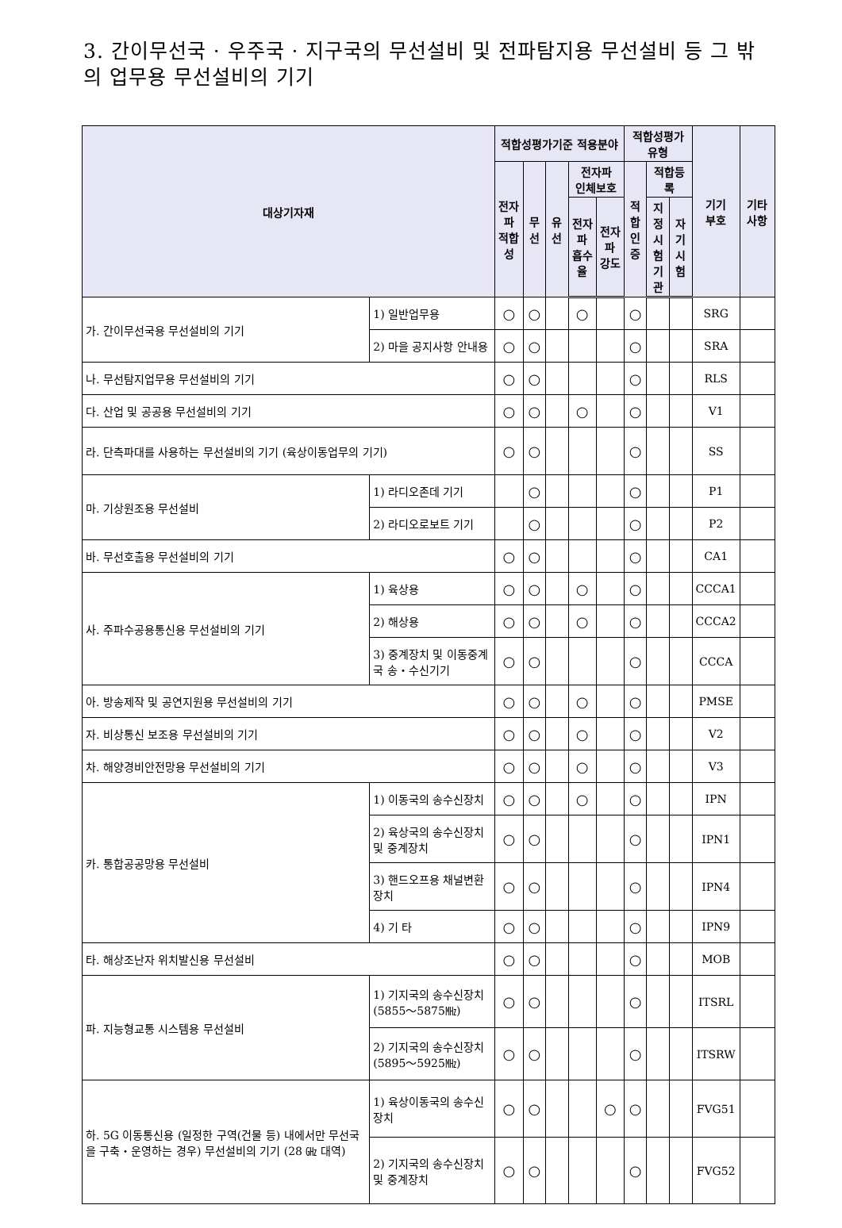3. 간이무선국 · 우주국 · 지구국의 무선설비 및 전파탐지용 무선설비 등 그 밖의 업무용 무선설비의 기기
| 대상기자재 | | 적합성평가기준 적용분야 | | | | | 적합성평가 유형 | | | 기기 부호 | 기타 사항 |
| --- | --- | --- | --- | --- | --- | --- | --- | --- | --- | --- | --- |
| | | 전자파 적합성 | 무선 | 유선 | 전자파 인체보호 | | 적합 인증 | 적합등록 | | | |
| | | | | | 전자파 흡수율 | 전자파 강도 | | 지정 시험 기관 | 자기 시험 | | |
| 가. 간이무선국용 무선설비의 기기 | 1) 일반업무용 | ○ | ○ | | ○ | | ○ | | | SRG | |
| | 2) 마을 공지사항 안내용 | ○ | ○ | | | | ○ | | | SRA | |
| 나. 무선탐지업무용 무선설비의 기기 | | ○ | ○ | | | | ○ | | | RLS | |
| 다. 산업 및 공공용 무선설비의 기기 | | ○ | ○ | | ○ | | ○ | | | V1 | |
| 라. 단측파대를 사용하는 무선설비의 기기 (육상이동업무의 기기) | | ○ | ○ | | | | ○ | | | SS | |
| 마. 기상원조용 무선설비 | 1) 라디오존데 기기 | | ○ | | | | ○ | | | P1 | |
| | 2) 라디오로보트 기기 | | ○ | | | | ○ | | | P2 | |
| 바. 무선호출용 무선설비의 기기 | | ○ | ○ | | | | ○ | | | CA1 | |
| 사. 주파수공용통신용 무선설비의 기기 | 1) 육상용 | ○ | ○ | | ○ | | ○ | | | CCCA1 | |
| | 2) 해상용 | ○ | ○ | | ○ | | ○ | | | CCCA2 | |
| | 3) 중계장치 및 이동중계국 송・수신기기 | ○ | ○ | | | | ○ | | | CCCA | |
| 아. 방송제작 및 공연지원용 무선설비의 기기 | | ○ | ○ | | ○ | | ○ | | | PMSE | |
| 자. 비상통신 보조용 무선설비의 기기 | | ○ | ○ | | ○ | | ○ | | | V2 | |
| 차. 해양경비안전망용 무선설비의 기기 | | ○ | ○ | | ○ | | ○ | | | V3 | |
| 카. 통합공공망용 무선설비 | 1) 이동국의 송수신장치 | ○ | ○ | | ○ | | ○ | | | IPN | |
| | 2) 육상국의 송수신장치 및 중계장치 | ○ | ○ | | | | ○ | | | IPN1 | |
| | 3) 핸드오프용 채널변환 장치 | ○ | ○ | | | | ○ | | | IPN4 | |
| | 4) 기 타 | ○ | ○ | | | | ○ | | | IPN9 | |
| 타. 해상조난자 위치발신용 무선설비 | | ○ | ○ | | | | ○ | | | MOB | |
| 파. 지능형교통 시스템용 무선설비 | 1) 기지국의 송수신장치 (5855～5875㎒) | ○ | ○ | | | | ○ | | | ITSRL | |
| | 2) 기지국의 송수신장치 (5895～5925㎒) | ○ | ○ | | | | ○ | | | ITSRW | |
| 하. 5G 이동통신용 (일정한 구역(건물 등) 내에서만 무선국을 구축・운영하는 경우) 무선설비의 기기 (28 ㎓ 대역) | 1) 육상이동국의 송수신장치 | ○ | ○ | | | ○ | ○ | | | FVG51 | |
| | 2) 기지국의 송수신장치 및 중계장치 | ○ | ○ | | | | ○ | | | FVG52 | |